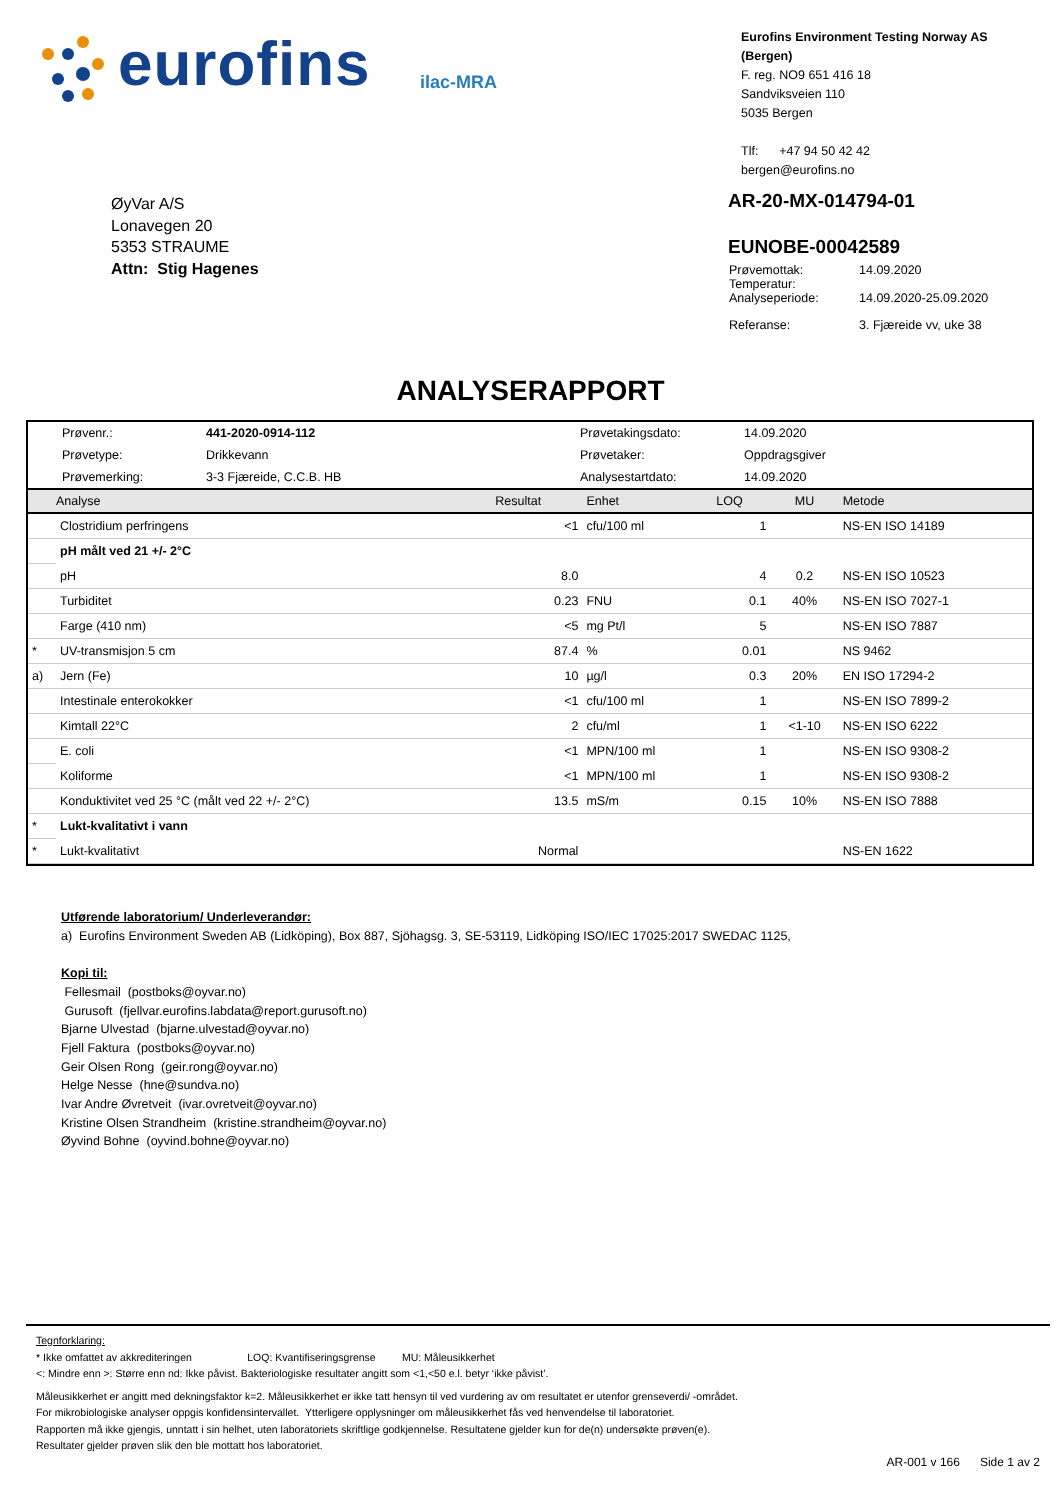eurofins ilac-MRA
Eurofins Environment Testing Norway AS (Bergen)
F. reg. NO9 651 416 18
Sandviksveien 110
5035 Bergen
Tlf: +47 94 50 42 42
bergen@eurofins.no
ØyVar A/S
Lonavegen 20
5353 STRAUME
Attn: Stig Hagenes
AR-20-MX-014794-01
EUNOBE-00042589
| Prøvemottak: Temperatur: Analyseperiode: | 14.09.2020 14.09.2020-25.09.2020 |
| Referanse: | 3. Fjæreide vv, uke 38 |
ANALYSERAPPORT
| Prøvenr.: | 441-2020-0914-112 | Prøvetakingsdato: | 14.09.2020 |
| Prøvetype: | Drikkevann | Prøvetaker: | Oppdragsgiver |
| Prøvemerking: | 3-3 Fjæreide, C.C.B. HB | Analysestartdato: | 14.09.2020 |
| | Analyse | Resultat | Enhet | LOQ | MU | Metode |
| --- | --- | --- | --- | --- | --- | --- |
| | Clostridium perfringens | <1 | cfu/100 ml | 1 | | NS-EN ISO 14189 |
| | pH målt ved 21 +/- 2°C | | | | | |
| | pH | 8.0 | | 4 | 0.2 | NS-EN ISO 10523 |
| | Turbiditet | 0.23 | FNU | 0.1 | 40% | NS-EN ISO 7027-1 |
| | Farge (410 nm) | <5 | mg Pt/l | 5 | | NS-EN ISO 7887 |
| * | UV-transmisjon 5 cm | 87.4 | % | 0.01 | | NS 9462 |
| a) | Jern (Fe) | 10 | µg/l | 0.3 | 20% | EN ISO 17294-2 |
| | Intestinale enterokokker | <1 | cfu/100 ml | 1 | | NS-EN ISO 7899-2 |
| | Kimtall 22°C | 2 | cfu/ml | 1 | <1-10 | NS-EN ISO 6222 |
| | E. coli | <1 | MPN/100 ml | 1 | | NS-EN ISO 9308-2 |
| | Koliforme | <1 | MPN/100 ml | 1 | | NS-EN ISO 9308-2 |
| | Konduktivitet ved 25 °C (målt ved 22 +/- 2°C) | 13.5 | mS/m | 0.15 | 10% | NS-EN ISO 7888 |
| * | Lukt-kvalitativt i vann | | | | | |
| * | Lukt-kvalitativt | Normal | | | | NS-EN 1622 |
Utførende laboratorium/ Underleverandør:
a) Eurofins Environment Sweden AB (Lidköping), Box 887, Sjöhagsg. 3, SE-53119, Lidköping ISO/IEC 17025:2017 SWEDAC 1125,
Kopi til:
Fellesmail (postboks@oyvar.no)
Gurusoft (fjellvar.eurofins.labdata@report.gurusoft.no)
Bjarne Ulvestad (bjarne.ulvestad@oyvar.no)
Fjell Faktura (postboks@oyvar.no)
Geir Olsen Rong (geir.rong@oyvar.no)
Helge Nesse (hne@sundva.no)
Ivar Andre Øvretveit (ivar.ovretveit@oyvar.no)
Kristine Olsen Strandheim (kristine.strandheim@oyvar.no)
Øyvind Bohne (oyvind.bohne@oyvar.no)
Tegnforklaring:
* Ikke omfattet av akkrediteringen LOQ: Kvantifiseringsgrense MU: Måleusikkerhet
<: Mindre enn >: Større enn nd: Ikke påvist. Bakteriologiske resultater angitt som <1,<50 e.l. betyr ‘ikke påvist’.
Måleusikkerhet er angitt med dekningsfaktor k=2. Måleusikkerhet er ikke tatt hensyn til ved vurdering av om resultatet er utenfor grenseverdi/ -området.
For mikrobiologiske analyser oppgis konfidensintervallet. Ytterligere opplysninger om måleusikkerhet fås ved henvendelse til laboratoriet.
Rapporten må ikke gjengis, unntatt i sin helhet, uten laboratoriets skriftlige godkjennelse. Resultatene gjelder kun for de(n) undersøkte prøven(e).
Resultater gjelder prøven slik den ble mottatt hos laboratoriet.
AR-001 v 166 Side 1 av 2